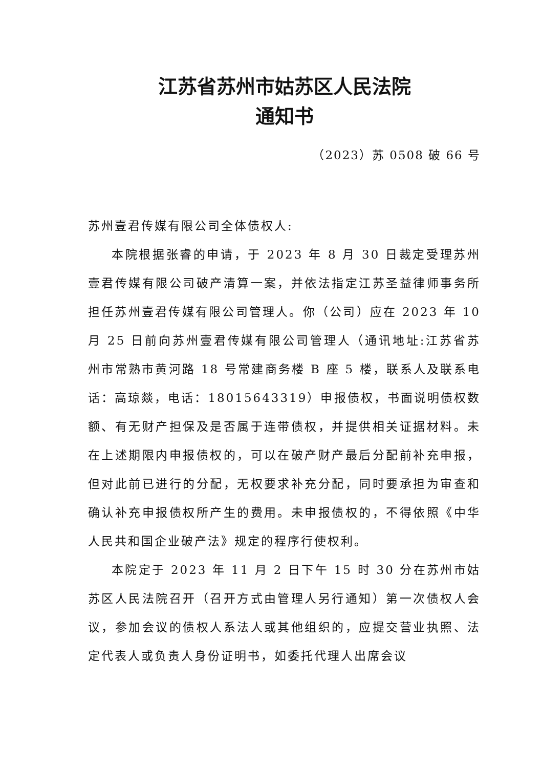江苏省苏州市姑苏区人民法院
通知书
（2023）苏 0508 破 66 号
苏州壹君传媒有限公司全体债权人:
本院根据张睿的申请，于 2023 年 8 月 30 日裁定受理苏州壹君传媒有限公司破产清算一案，并依法指定江苏圣益律师事务所担任苏州壹君传媒有限公司管理人。你（公司）应在 2023 年 10 月 25 日前向苏州壹君传媒有限公司管理人（通讯地址:江苏省苏州市常熟市黄河路 18 号常建商务楼 B 座 5 楼，联系人及联系电话：高琼燚，电话：18015643319）申报债权，书面说明债权数额、有无财产担保及是否属于连带债权，并提供相关证据材料。未在上述期限内申报债权的，可以在破产财产最后分配前补充申报，但对此前已进行的分配，无权要求补充分配，同时要承担为审查和确认补充申报债权所产生的费用。未申报债权的，不得依照《中华人民共和国企业破产法》规定的程序行使权利。
本院定于 2023 年 11 月 2 日下午 15 时 30 分在苏州市姑苏区人民法院召开（召开方式由管理人另行通知）第一次债权人会议，参加会议的债权人系法人或其他组织的，应提交营业执照、法定代表人或负责人身份证明书，如委托代理人出席会议